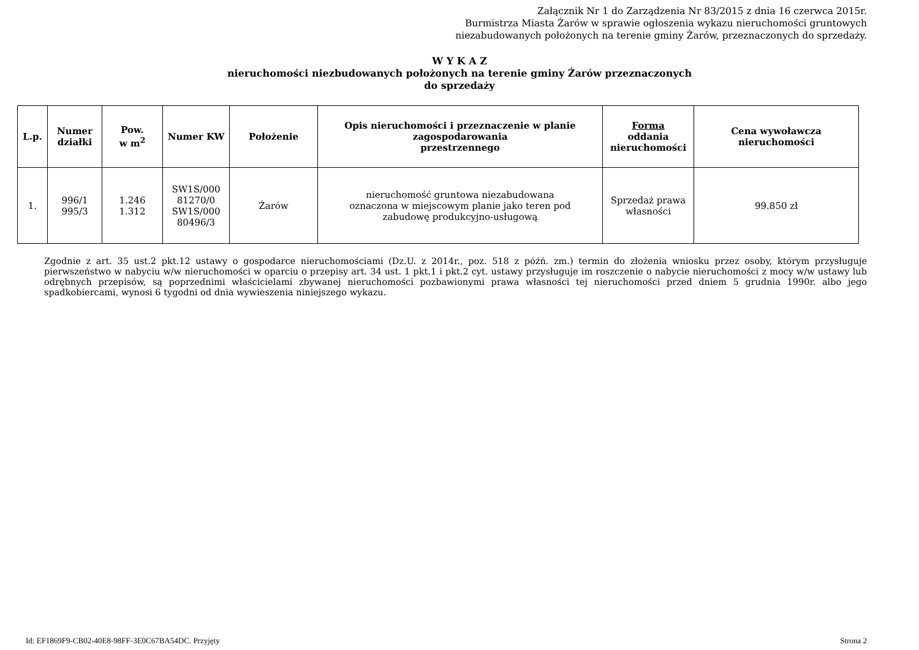Załącznik Nr 1 do Zarządzenia Nr 83/2015 z dnia 16 czerwca 2015r.
Burmistrza Miasta Żarów w sprawie ogłoszenia wykazu nieruchomości gruntowych
niezabudowanych położonych na terenie gminy Żarów, przeznaczonych do sprzedaży.
W Y K A Z
nieruchomości niezbudowanych położonych na terenie gminy Żarów przeznaczonych
do sprzedaży
| L.p. | Numer działki | Pow. w m<sup>2</sup> | Numer KW | Położenie | Opis nieruchomości i przeznaczenie w planie zagospodarowania przestrzennego | Forma oddania nieruchomości | Cena wywoławcza nieruchomości |
| --- | --- | --- | --- | --- | --- | --- | --- |
| 1. | 996/1 995/3 | 1.246 1.312 | SW1S/000 81270/0 SW1S/000 80496/3 | Żarów | nieruchomość gruntowa niezabudowana oznaczona w miejscowym planie jako teren pod zabudowę produkcyjno-usługową | Sprzedaż prawa własności | 99.850 zł |
Zgodnie z art. 35 ust.2 pkt.12 ustawy o gospodarce nieruchomościami (Dz.U. z 2014r., poz. 518 z późń. zm.) termin do złożenia wniosku przez osoby, którym przysługuje pierwszeństwo w nabyciu w/w nieruchomości w oparciu o przepisy art. 34 ust. 1 pkt.1 i pkt.2 cyt. ustawy przysługuje im roszczenie o nabycie nieruchomości z mocy w/w ustawy lub odrębnych przepisów, są poprzednimi właścicielami zbywanej nieruchomości pozbawionymi prawa własności tej nieruchomości przed dniem 5 grudnia 1990r. albo jego spadkobiercami, wynosi 6 tygodni od dnia wywieszenia niniejszego wykazu.
Id: EF1869F9-CB02-40E8-98FF-3E0C67BA54DC. Przyjęty Strona 2